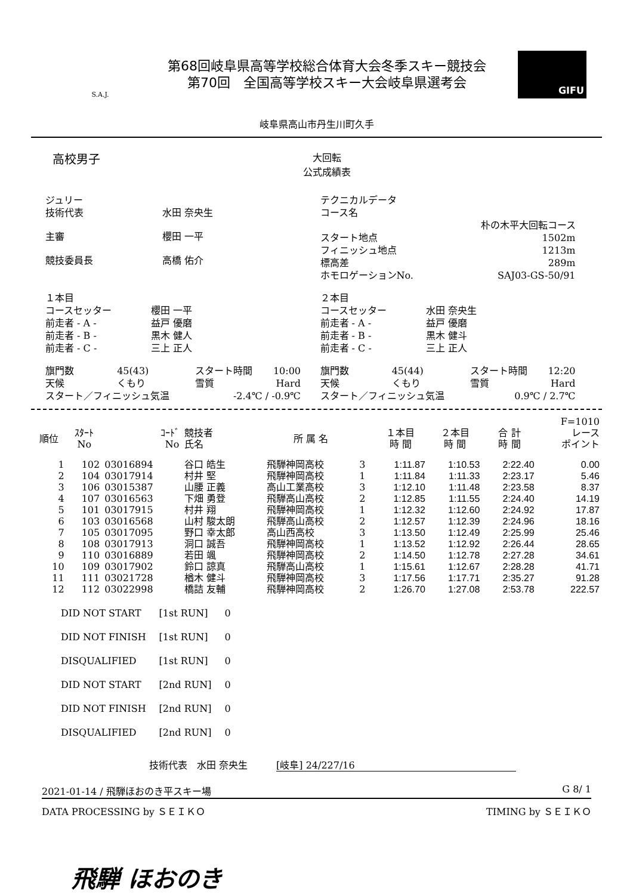S.A.J.
第68回岐阜県高等学校総合体育大会冬季スキー競技会
第70回　全国高等学校スキー大会岐阜県選考会
GIFU
岐阜県高山市丹生川町久手
高校男子
大回転
公式成績表
| ジュリー | |
| 技術代表 | 水田 奈央生 |
| 主審 | 櫻田 一平 |
| 競技委員長 | 高橋 佑介 |
| テクニカルデータ | |
| コース名 | |
| | 朴の木平大回転コース |
| スタート地点 | 1502m |
| フィニッシュ地点 | 1213m |
| 標高差 | 289m |
| ホモロゲーションNo. | SAJ03-GS-50/91 |
| １本目 | |
| コースセッター | 櫻田 一平 |
| 前走者 - A - | 益戸 優磨 |
| 前走者 - B - | 黒木 健人 |
| 前走者 - C - | 三上 正人 |
| ２本目 | |
| コースセッター | 水田 奈央生 |
| 前走者 - A - | 益戸 優磨 |
| 前走者 - B - | 黒木 健斗 |
| 前走者 - C - | 三上 正人 |
| 旗門数 | 45(43) | スタート時間 | 10:00 |
| 天候 | くもり | 雪質 | Hard |
| スタート／フィニッシュ気温 | | -2.4℃ / -0.9℃ | |
| 旗門数 | 45(44) | スタート時間 | 12:20 |
| 天候 | くもり | 雪質 | Hard |
| スタート／フィニッシュ気温 | | 0.9℃ / 2.7℃ | |
| | | | | | | | | | F=1010 |
| --- | --- | --- | --- | --- | --- | --- | --- | --- | --- |
| 順位 | ｽﾀｰﾄ No | ｺｰﾄﾞ No | 競技者 氏名 | 所 属 名 | | １本目 時 間 | ２本目 時 間 | 合 計 時 間 | レース ポイント |
| 1 | 102 | 03016894 | 谷口 皓生 | 飛騨神岡高校 | 3 | 1:11.87 | 1:10.53 | 2:22.40 | 0.00 |
| 2 | 104 | 03017914 | 村井 堅 | 飛騨神岡高校 | 1 | 1:11.84 | 1:11.33 | 2:23.17 | 5.46 |
| 3 | 106 | 03015387 | 山腰 正義 | 高山工業高校 | 3 | 1:12.10 | 1:11.48 | 2:23.58 | 8.37 |
| 4 | 107 | 03016563 | 下畑 勇登 | 飛騨高山高校 | 2 | 1:12.85 | 1:11.55 | 2:24.40 | 14.19 |
| 5 | 101 | 03017915 | 村井 翔 | 飛騨神岡高校 | 1 | 1:12.32 | 1:12.60 | 2:24.92 | 17.87 |
| 6 | 103 | 03016568 | 山村 駿太朗 | 飛騨高山高校 | 2 | 1:12.57 | 1:12.39 | 2:24.96 | 18.16 |
| 7 | 105 | 03017095 | 野口 幸太郎 | 高山西高校 | 3 | 1:13.50 | 1:12.49 | 2:25.99 | 25.46 |
| 8 | 108 | 03017913 | 洞口 誠吾 | 飛騨神岡高校 | 1 | 1:13.52 | 1:12.92 | 2:26.44 | 28.65 |
| 9 | 110 | 03016889 | 若田 颯 | 飛騨神岡高校 | 2 | 1:14.50 | 1:12.78 | 2:27.28 | 34.61 |
| 10 | 109 | 03017902 | 鈴口 諒真 | 飛騨高山高校 | 1 | 1:15.61 | 1:12.67 | 2:28.28 | 41.71 |
| 11 | 111 | 03021728 | 楢木 健斗 | 飛騨神岡高校 | 3 | 1:17.56 | 1:17.71 | 2:35.27 | 91.28 |
| 12 | 112 | 03022998 | 橋詰 友輔 | 飛騨神岡高校 | 2 | 1:26.70 | 1:27.08 | 2:53.78 | 222.57 |
| DID NOT START | [1st RUN] | 0 |
| DID NOT FINISH | [1st RUN] | 0 |
| DISQUALIFIED | [1st RUN] | 0 |
| DID NOT START | [2nd RUN] | 0 |
| DID NOT FINISH | [2nd RUN] | 0 |
| DISQUALIFIED | [2nd RUN] | 0 |
技術代表　水田 奈央生　　　[岐阜] 24/227/16
2021-01-14 / 飛騨ほおのき平スキー場 G 8/ 1
DATA PROCESSING by ＳＥＩＫＯ TIMING by ＳＥＩＫＯ
飛騨 ほおのき